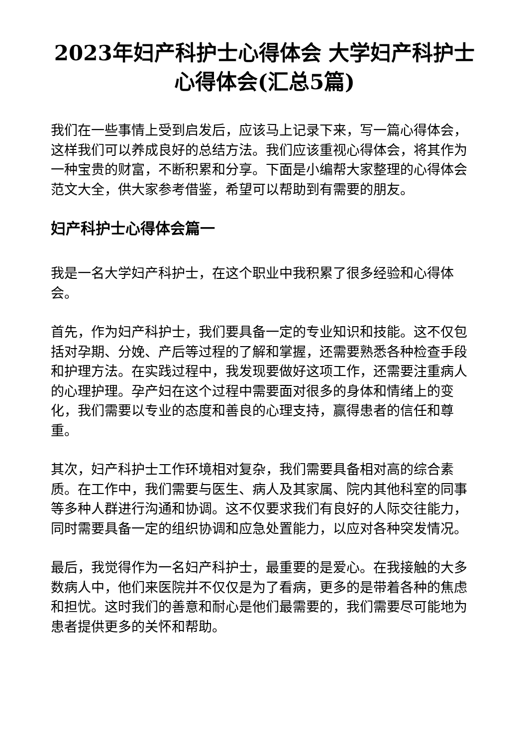2023年妇产科护士心得体会 大学妇产科护士心得体会(汇总5篇)
我们在一些事情上受到启发后，应该马上记录下来，写一篇心得体会，这样我们可以养成良好的总结方法。我们应该重视心得体会，将其作为一种宝贵的财富，不断积累和分享。下面是小编帮大家整理的心得体会范文大全，供大家参考借鉴，希望可以帮助到有需要的朋友。
妇产科护士心得体会篇一
我是一名大学妇产科护士，在这个职业中我积累了很多经验和心得体会。
首先，作为妇产科护士，我们要具备一定的专业知识和技能。这不仅包括对孕期、分娩、产后等过程的了解和掌握，还需要熟悉各种检查手段和护理方法。在实践过程中，我发现要做好这项工作，还需要注重病人的心理护理。孕产妇在这个过程中需要面对很多的身体和情绪上的变化，我们需要以专业的态度和善良的心理支持，赢得患者的信任和尊重。
其次，妇产科护士工作环境相对复杂，我们需要具备相对高的综合素质。在工作中，我们需要与医生、病人及其家属、院内其他科室的同事等多种人群进行沟通和协调。这不仅要求我们有良好的人际交往能力，同时需要具备一定的组织协调和应急处置能力，以应对各种突发情况。
最后，我觉得作为一名妇产科护士，最重要的是爱心。在我接触的大多数病人中，他们来医院并不仅仅是为了看病，更多的是带着各种的焦虑和担忧。这时我们的善意和耐心是他们最需要的，我们需要尽可能地为患者提供更多的关怀和帮助。